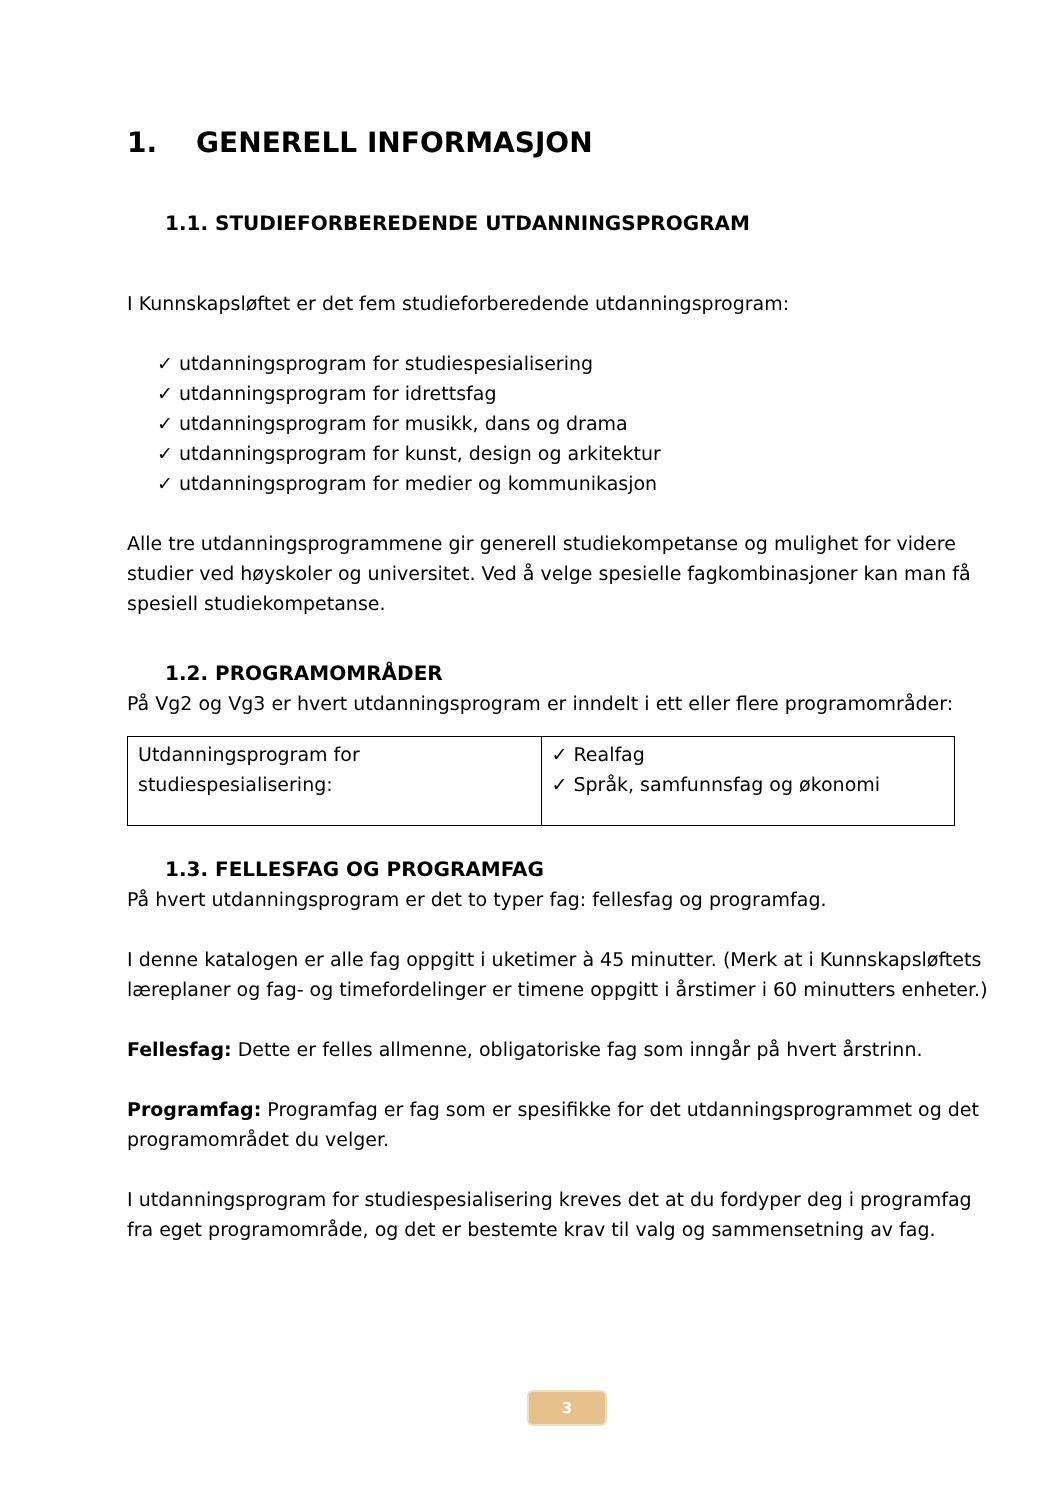1. GENERELL INFORMASJON
1.1. STUDIEFORBEREDENDE UTDANNINGSPROGRAM
I Kunnskapsløftet er det fem studieforberedende utdanningsprogram:
✓ utdanningsprogram for studiespesialisering
✓ utdanningsprogram for idrettsfag
✓ utdanningsprogram for musikk, dans og drama
✓ utdanningsprogram for kunst, design og arkitektur
✓ utdanningsprogram for medier og kommunikasjon
Alle tre utdanningsprogrammene gir generell studiekompetanse og mulighet for videre studier ved høyskoler og universitet. Ved å velge spesielle fagkombinasjoner kan man få spesiell studiekompetanse.
1.2. PROGRAMOMRÅDER
På Vg2 og Vg3 er hvert utdanningsprogram er inndelt i ett eller flere programområder:
| Utdanningsprogram for studiespesialisering: | ✓ Realfag ✓ Språk, samfunnsfag og økonomi |
1.3. FELLESFAG OG PROGRAMFAG
På hvert utdanningsprogram er det to typer fag: fellesfag og programfag.
I denne katalogen er alle fag oppgitt i uketimer à 45 minutter. (Merk at i Kunnskapsløftets læreplaner og fag- og timefordelinger er timene oppgitt i årstimer i 60 minutters enheter.)
Fellesfag: Dette er felles allmenne, obligatoriske fag som inngår på hvert årstrinn.
Programfag: Programfag er fag som er spesifikke for det utdanningsprogrammet og det programområdet du velger.
I utdanningsprogram for studiespesialisering kreves det at du fordyper deg i programfag fra eget programområde, og det er bestemte krav til valg og sammensetning av fag.
3